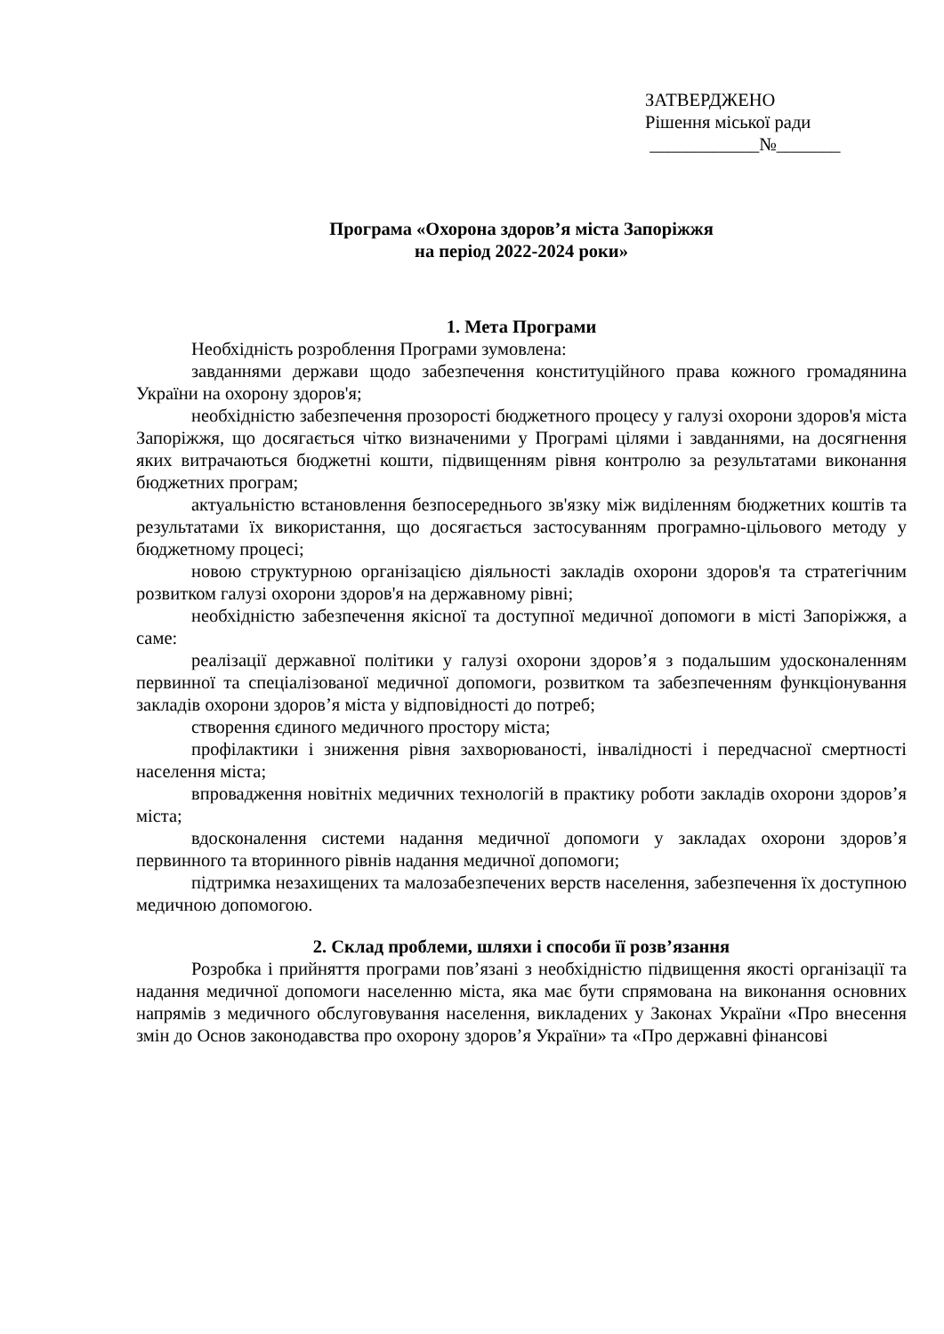ЗАТВЕРДЖЕНО
Рішення міської ради
____________№_______
Програма «Охорона здоров’я міста Запоріжжя
на період 2022-2024 роки»
1. Мета Програми
Необхідність розроблення Програми зумовлена:
завданнями держави щодо забезпечення конституційного права кожного громадянина України на охорону здоров'я;
необхідністю забезпечення прозорості бюджетного процесу у галузі охорони здоров'я міста Запоріжжя, що досягається чітко визначеними у Програмі цілями і завданнями, на досягнення яких витрачаються бюджетні кошти, підвищенням рівня контролю за результатами виконання бюджетних програм;
актуальністю встановлення безпосереднього зв'язку між виділенням бюджетних коштів та результатами їх використання, що досягається застосуванням програмно-цільового методу у бюджетному процесі;
новою структурною організацією діяльності закладів охорони здоров'я та стратегічним розвитком галузі охорони здоров'я на державному рівні;
необхідністю забезпечення якісної та доступної медичної допомоги в місті Запоріжжя, а саме:
реалізації державної політики у галузі охорони здоров’я з подальшим удосконаленням первинної та спеціалізованої медичної допомоги, розвитком та забезпеченням функціонування закладів охорони здоров’я міста у відповідності до потреб;
створення єдиного медичного простору міста;
профілактики і зниження рівня захворюваності, інвалідності і передчасної смертності населення міста;
впровадження новітніх медичних технологій в практику роботи закладів охорони здоров’я міста;
вдосконалення системи надання медичної допомоги у закладах охорони здоров’я первинного та вторинного рівнів надання медичної допомоги;
підтримка незахищених та малозабезпечених верств населення, забезпечення їх доступною медичною допомогою.
2. Склад проблеми, шляхи і способи її розв’язання
Розробка і прийняття програми пов’язані з необхідністю підвищення якості організації та надання медичної допомоги населенню міста, яка має бути спрямована на виконання основних напрямів з медичного обслуговування населення, викладених у Законах України «Про внесення змін до Основ законодавства про охорону здоров’я України» та «Про державні фінансові